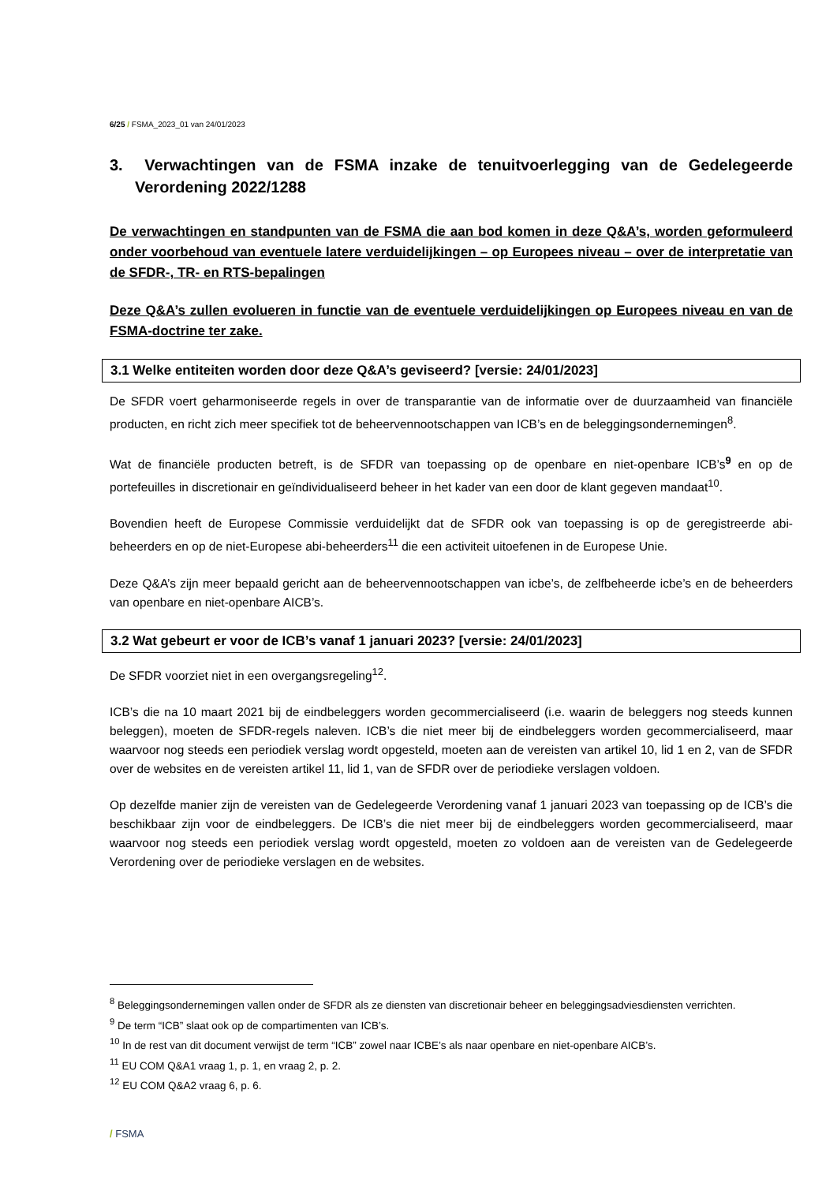6/25 / FSMA_2023_01 van 24/01/2023
3. Verwachtingen van de FSMA inzake de tenuitvoerlegging van de Gedelegeerde Verordening 2022/1288
De verwachtingen en standpunten van de FSMA die aan bod komen in deze Q&A’s, worden geformuleerd onder voorbehoud van eventuele latere verduidelijkingen – op Europees niveau – over de interpretatie van de SFDR-, TR- en RTS-bepalingen
Deze Q&A’s zullen evolueren in functie van de eventuele verduidelijkingen op Europees niveau en van de FSMA-doctrine ter zake.
3.1 Welke entiteiten worden door deze Q&A’s geviseerd? [versie: 24/01/2023]
De SFDR voert geharmoniseerde regels in over de transparantie van de informatie over de duurzaamheid van financiële producten, en richt zich meer specifiek tot de beheervennootschappen van ICB’s en de beleggingsondernemingen<sup>8</sup>.
Wat de financiële producten betreft, is de SFDR van toepassing op de openbare en niet-openbare ICB’s<sup>9</sup> en op de portefeuilles in discretionair en geïndividualiseerd beheer in het kader van een door de klant gegeven mandaat<sup>10</sup>.
Bovendien heeft de Europese Commissie verduidelijkt dat de SFDR ook van toepassing is op de geregistreerde abi-beheerders en op de niet-Europese abi-beheerders<sup>11</sup> die een activiteit uitoefenen in de Europese Unie.
Deze Q&A’s zijn meer bepaald gericht aan de beheervennootschappen van icbe’s, de zelfbeheerde icbe’s en de beheerders van openbare en niet-openbare AICB’s.
3.2 Wat gebeurt er voor de ICB’s vanaf 1 januari 2023? [versie: 24/01/2023]
De SFDR voorziet niet in een overgangsregeling<sup>12</sup>.
ICB’s die na 10 maart 2021 bij de eindbeleggers worden gecommercialiseerd (i.e. waarin de beleggers nog steeds kunnen beleggen), moeten de SFDR-regels naleven. ICB’s die niet meer bij de eindbeleggers worden gecommercialiseerd, maar waarvoor nog steeds een periodiek verslag wordt opgesteld, moeten aan de vereisten van artikel 10, lid 1 en 2, van de SFDR over de websites en de vereisten artikel 11, lid 1, van de SFDR over de periodieke verslagen voldoen.
Op dezelfde manier zijn de vereisten van de Gedelegeerde Verordening vanaf 1 januari 2023 van toepassing op de ICB’s die beschikbaar zijn voor de eindbeleggers. De ICB’s die niet meer bij de eindbeleggers worden gecommercialiseerd, maar waarvoor nog steeds een periodiek verslag wordt opgesteld, moeten zo voldoen aan de vereisten van de Gedelegeerde Verordening over de periodieke verslagen en de websites.
<sup>8</sup> Beleggingsondernemingen vallen onder de SFDR als ze diensten van discretionair beheer en beleggingsadviesdiensten verrichten.
<sup>9</sup> De term “ICB” slaat ook op de compartimenten van ICB’s.
<sup>10</sup> In de rest van dit document verwijst de term “ICB” zowel naar ICBE’s als naar openbare en niet-openbare AICB’s.
<sup>11</sup> EU COM Q&A1 vraag 1, p. 1, en vraag 2, p. 2.
<sup>12</sup> EU COM Q&A2 vraag 6, p. 6.
/ FSMA